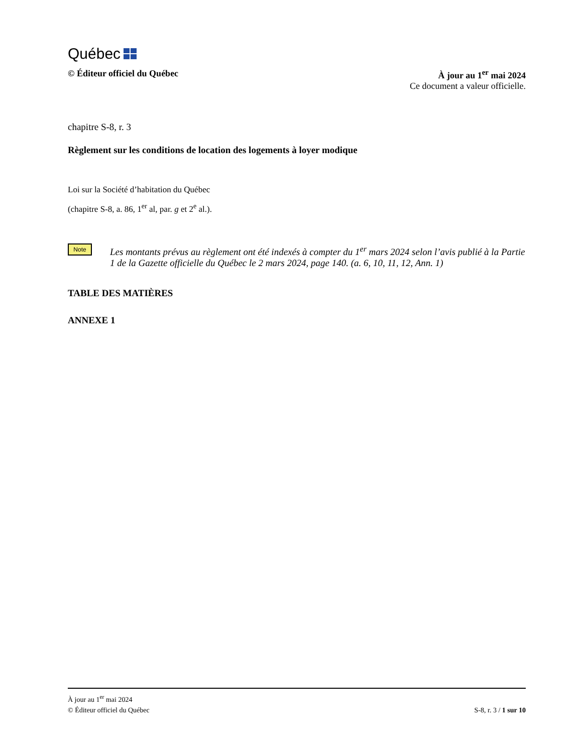Québec
© Éditeur officiel du Québec À jour au 1<sup>er</sup> mai 2024
Ce document a valeur officielle.
chapitre S-8, r. 3
Règlement sur les conditions de location des logements à loyer modique
Loi sur la Société d’habitation du Québec
(chapitre S-8, a. 86, 1<sup>er</sup> al, par. g et 2<sup>e</sup> al.).
Note
Les montants prévus au règlement ont été indexés à compter du 1<sup>er</sup> mars 2024 selon l’avis publié à la Partie 1 de la Gazette officielle du Québec le 2 mars 2024, page 140. (a. 6, 10, 11, 12, Ann. 1)
TABLE DES MATIÈRES
ANNEXE 1
À jour au 1<sup>er</sup> mai 2024
© Éditeur officiel du Québec S-8, r. 3 / 1 sur 10